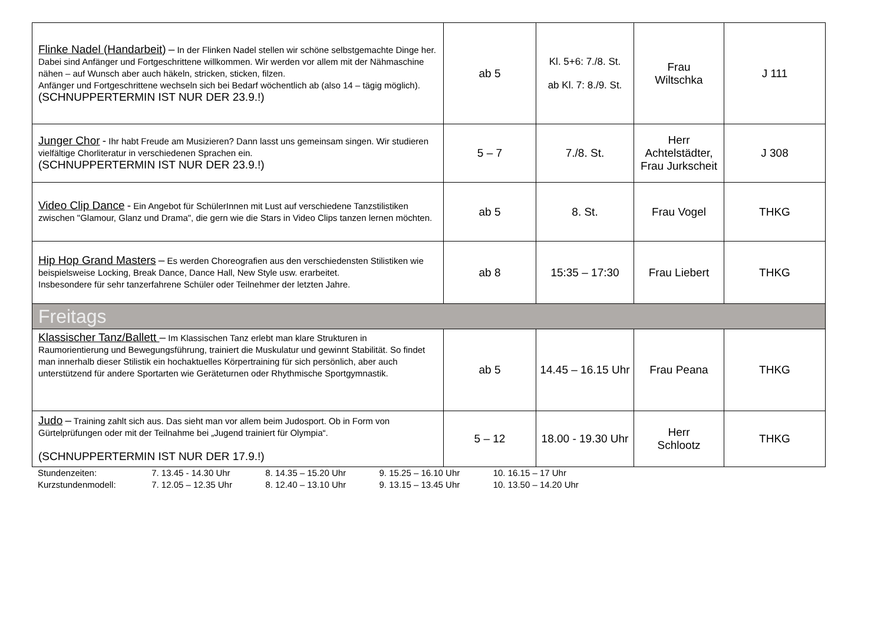| Flinke Nadel (Handarbeit) – In der Flinken Nadel stellen wir schöne selbstgemachte Dinge her. Dabei sind Anfänger und Fortgeschrittene willkommen. Wir werden vor allem mit der Nähmaschine nähen – auf Wunsch aber auch häkeln, stricken, sticken, filzen. Anfänger und Fortgeschrittene wechseln sich bei Bedarf wöchentlich ab (also 14 – tägig möglich). (SCHNUPPERTERMIN IST NUR DER 23.9.!) | ab 5 | Kl. 5+6: 7./8. St. ab Kl. 7: 8./9. St. | Frau Wiltschka | J 111 |
| Junger Chor - Ihr habt Freude am Musizieren? Dann lasst uns gemeinsam singen. Wir studieren vielfältige Chorliteratur in verschiedenen Sprachen ein. (SCHNUPPERTERMIN IST NUR DER 23.9.!) | 5 – 7 | 7./8. St. | Herr Achtelstädter, Frau Jurkscheit | J 308 |
| Video Clip Dance - Ein Angebot für SchülerInnen mit Lust auf verschiedene Tanzstilistiken zwischen "Glamour, Glanz und Drama", die gern wie die Stars in Video Clips tanzen lernen möchten. | ab 5 | 8. St. | Frau Vogel | THKG |
| Hip Hop Grand Masters – Es werden Choreografien aus den verschiedensten Stilistiken wie beispielsweise Locking, Break Dance, Dance Hall, New Style usw. erarbeitet. Insbesondere für sehr tanzerfahrene Schüler oder Teilnehmer der letzten Jahre. | ab 8 | 15:35 – 17:30 | Frau Liebert | THKG |
| Freitags | | | | |
| Klassischer Tanz/Ballett – Im Klassischen Tanz erlebt man klare Strukturen in Raumorientierung und Bewegungsführung, trainiert die Muskulatur und gewinnt Stabilität. So findet man innerhalb dieser Stilistik ein hochaktuelles Körpertraining für sich persönlich, aber auch unterstützend für andere Sportarten wie Geräteturnen oder Rhythmische Sportgymnastik. | ab 5 | 14.45 – 16.15 Uhr | Frau Peana | THKG |
| Judo – Training zahlt sich aus. Das sieht man vor allem beim Judosport. Ob in Form von Gürtelprüfungen oder mit der Teilnahme bei „Jugend trainiert für Olympia“. (SCHNUPPERTERMIN IST NUR DER 17.9.!) | 5 – 12 | 18.00 - 19.30 Uhr | Herr Schlootz | THKG |
Stundenzeiten: 7. 13.45 - 14.30 Uhr 8. 14.35 – 15.20 Uhr 9. 15.25 – 16.10 Uhr 10. 16.15 – 17 Uhr
Kurzstundenmodell: 7. 12.05 – 12.35 Uhr 8. 12.40 – 13.10 Uhr 9. 13.15 – 13.45 Uhr 10. 13.50 – 14.20 Uhr